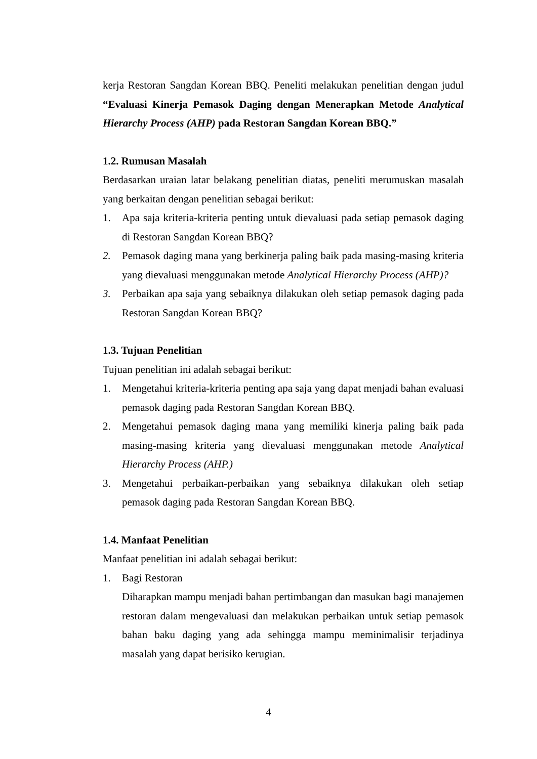kerja Restoran Sangdan Korean BBQ. Peneliti melakukan penelitian dengan judul “Evaluasi Kinerja Pemasok Daging dengan Menerapkan Metode Analytical Hierarchy Process (AHP) pada Restoran Sangdan Korean BBQ.”
1.2. Rumusan Masalah
Berdasarkan uraian latar belakang penelitian diatas, peneliti merumuskan masalah yang berkaitan dengan penelitian sebagai berikut:
1. Apa saja kriteria-kriteria penting untuk dievaluasi pada setiap pemasok daging di Restoran Sangdan Korean BBQ?
2. Pemasok daging mana yang berkinerja paling baik pada masing-masing kriteria yang dievaluasi menggunakan metode Analytical Hierarchy Process (AHP)?
3. Perbaikan apa saja yang sebaiknya dilakukan oleh setiap pemasok daging pada Restoran Sangdan Korean BBQ?
1.3. Tujuan Penelitian
Tujuan penelitian ini adalah sebagai berikut:
1. Mengetahui kriteria-kriteria penting apa saja yang dapat menjadi bahan evaluasi pemasok daging pada Restoran Sangdan Korean BBQ.
2. Mengetahui pemasok daging mana yang memiliki kinerja paling baik pada masing-masing kriteria yang dievaluasi menggunakan metode Analytical Hierarchy Process (AHP.)
3. Mengetahui perbaikan-perbaikan yang sebaiknya dilakukan oleh setiap pemasok daging pada Restoran Sangdan Korean BBQ.
1.4. Manfaat Penelitian
Manfaat penelitian ini adalah sebagai berikut:
1. Bagi Restoran
Diharapkan mampu menjadi bahan pertimbangan dan masukan bagi manajemen restoran dalam mengevaluasi dan melakukan perbaikan untuk setiap pemasok bahan baku daging yang ada sehingga mampu meminimalisir terjadinya masalah yang dapat berisiko kerugian.
4